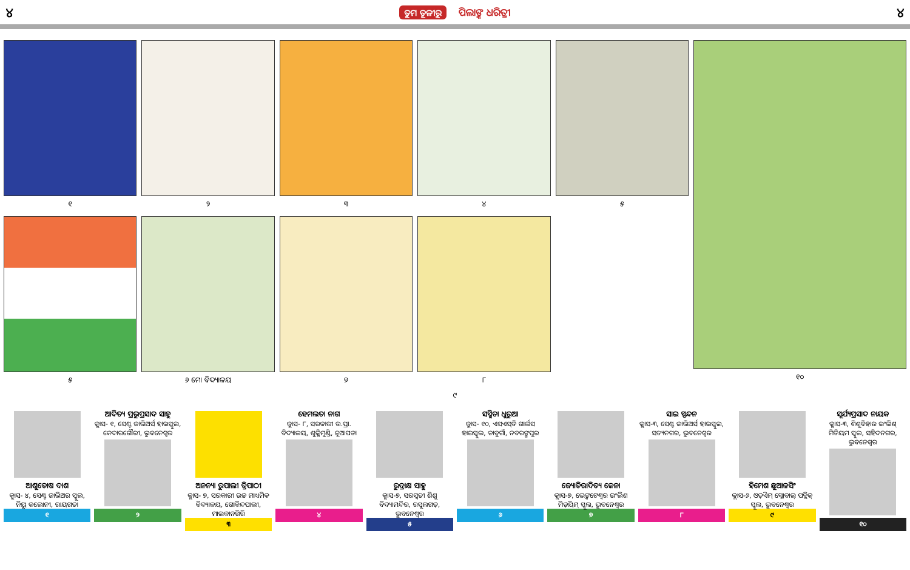୪
ତୁମ ତୂଳୀରୁ ପିଲାଙ୍କ ଧରିତ୍ରୀ
୪
୧
୨
୩
୪
୫
୧୦
୫
୬ ମୋ ବିଦ୍ୟାଳୟ
୭
୮
୯
ଆଶୁତୋଷ ଦାଶ
କ୍ଲାସ- ୪, ସେଣ୍ଟ ଜାଭିଅର ସ୍କୁଲ, ନିୟୁ କଲୋନୀ, ରାୟଗଡା
୧
ଆଦିତ୍ୟ ପ୍ରଭୁପ୍ରସାଦ ସାହୁ
କ୍ଲାସ- ୧, ସେଣ୍ଟ ଜାଭିଅର୍ସ ହାଇସ୍କୁଲ, କେଦାରଗୌରୀ, ଭୁବନେଶ୍ୱର
୨
ଅନନ୍ୟା ରୁପାଲୀ ତ୍ରିପାଠୀ
କ୍ଲାସ- ୭, ସରକାରୀ ଉଚ୍ଚ ମାଧ୍ୟମିକ ବିଦ୍ୟାଳୟ, ଗୋବିନ୍ଦପାଲୀ, ମାଲକାନଗିରି
୩
ହେମଲତା ନାଗ
କ୍ଲାସ- ୮, ସରକାରୀ ଉ.ପ୍ରା. ବିଦ୍ୟାଳୟ, ଶୁକ୍ଳିମୁଣ୍ଡି, ନୂଆପଡା
୪
ରୁଦ୍ରାକ୍ଷ ସାହୁ
କ୍ଲାସ-୭, ସରସ୍ୱତୀ ଶିଶୁ ବିଦ୍ୟାମନ୍ଦିର, ରସୁଲଗଡ଼, ଭୁବନେଶ୍ୱର
୫
ସସ୍ମିତା ଧୁରୁଆ
କ୍ଲାସ- ୧୦, ଏସଏସ୍‌ଡି ଗାର୍ଲସ ହାଇସ୍କୁଲ, ଡାବୁଗାଁ, ନବରଙ୍ଗପୁର
୬
ଜ୍ୟୋତିରାଦିତ୍ୟ ଜେନା
କ୍ଲାସ-୭, ଭେଙ୍କଟେଶ୍ୱର ଇଂଲିଶ ମିଡ଼ିୟମ୍ ସ୍କୁଲ, ଭୁବନେଶ୍ୱର
୭
ସାଇ ସ୍ପନ୍ଦନ
କ୍ଲାସ-୩, ସେଣ୍ଟ ଜାଭିଅର୍ସ ହାଇସ୍କୁଲ, ସତ୍ୟନଗର, ଭୁବନେଶ୍ୱର
୮
ହିମେଶ ଛୁଆଳସିଂ
କ୍ଲାସ-୬, ଓଡ଼ିଏମ୍ ଗ୍ଲୋବାଲ୍ ପବ୍ଲିକ୍ ସ୍କୁଲ, ଭୁବନେଶ୍ୱର
୯
ସୂର୍ଯ୍ୟପ୍ରସାଦ ନାୟକ
କ୍ଲାସ-୩, ଶିଶୁବିହାର ଇଂଲିଶ୍ ମିଡିୟମ ସ୍କୁଲ, ସହିଦନଗର, ଭୁବନେଶ୍ୱର
୧୦